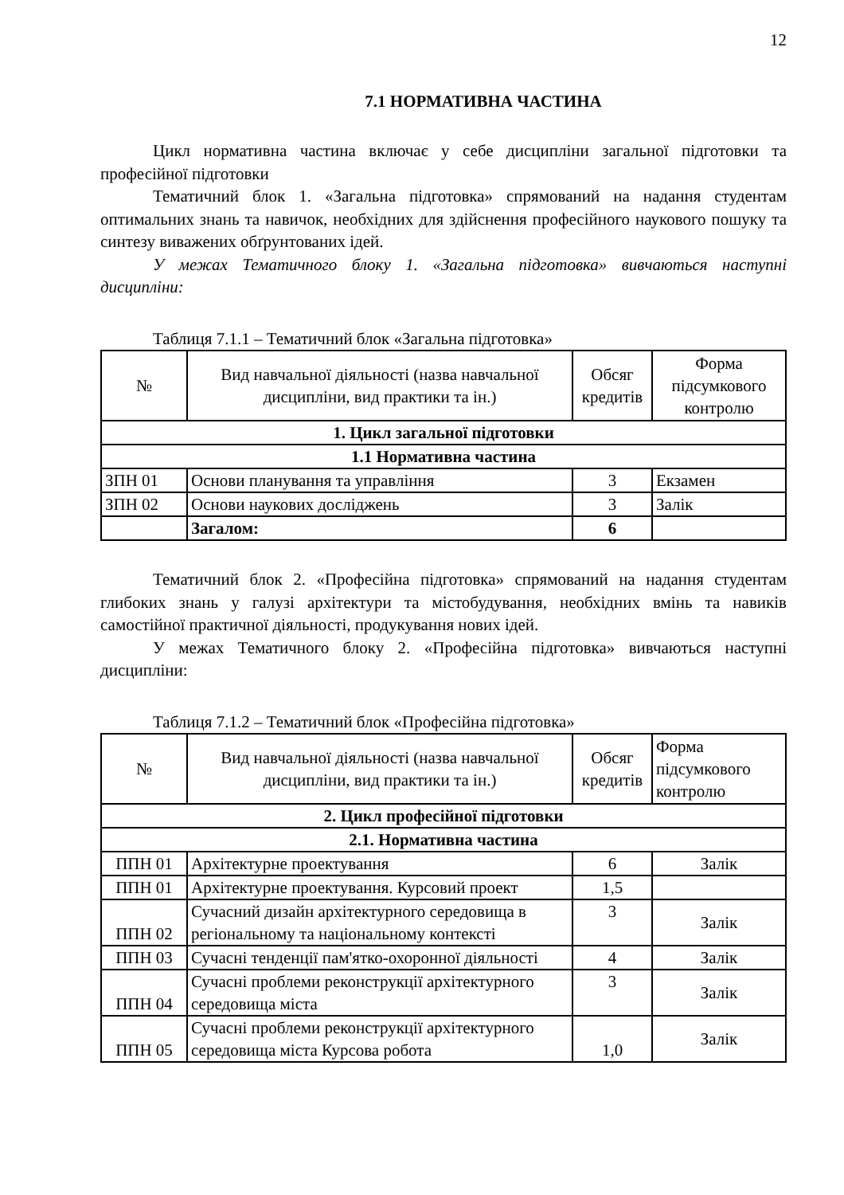12
7.1 НОРМАТИВНА ЧАСТИНА
Цикл нормативна частина включає у себе дисципліни загальної підготовки та професійної підготовки
Тематичний блок 1. «Загальна підготовка» спрямований на надання студентам оптимальних знань та навичок, необхідних для здійснення професійного наукового пошуку та синтезу виважених обґрунтованих ідей.
У межах Тематичного блоку 1. «Загальна підготовка» вивчаються наступні дисципліни:
Таблиця 7.1.1 – Тематичний блок «Загальна підготовка»
| № | Вид навчальної діяльності (назва навчальної дисципліни, вид практики та ін.) | Обсяг кредитів | Форма підсумкового контролю |
| --- | --- | --- | --- |
| 1. Цикл загальної підготовки | | | |
| 1.1 Нормативна частина | | | |
| ЗПН 01 | Основи планування та управління | 3 | Екзамен |
| ЗПН 02 | Основи наукових досліджень | 3 | Залік |
| | Загалом: | 6 | |
Тематичний блок 2. «Професійна підготовка» спрямований на надання студентам глибоких знань у галузі архітектури та містобудування, необхідних вмінь та навиків самостійної практичної діяльності, продукування нових ідей.
У межах Тематичного блоку 2. «Професійна підготовка» вивчаються наступні дисципліни:
Таблиця 7.1.2 – Тематичний блок «Професійна підготовка»
| № | Вид навчальної діяльності (назва навчальної дисципліни, вид практики та ін.) | Обсяг кредитів | Форма підсумкового контролю |
| --- | --- | --- | --- |
| 2. Цикл професійної підготовки | | | |
| 2.1. Нормативна частина | | | |
| ППН 01 | Архітектурне проектування | 6 | Залік |
| ППН 01 | Архітектурне проектування. Курсовий проект | 1,5 | |
| ППН 02 | Сучасний дизайн архітектурного середовища в регіональному та національному контексті | 3 | Залік |
| ППН 03 | Сучасні тенденції пам'ятко-охоронної діяльності | 4 | Залік |
| ППН 04 | Сучасні проблеми реконструкції архітектурного середовища міста | 3 | Залік |
| ППН 05 | Сучасні проблеми реконструкції архітектурного середовища міста Курсова робота | 1,0 | Залік |